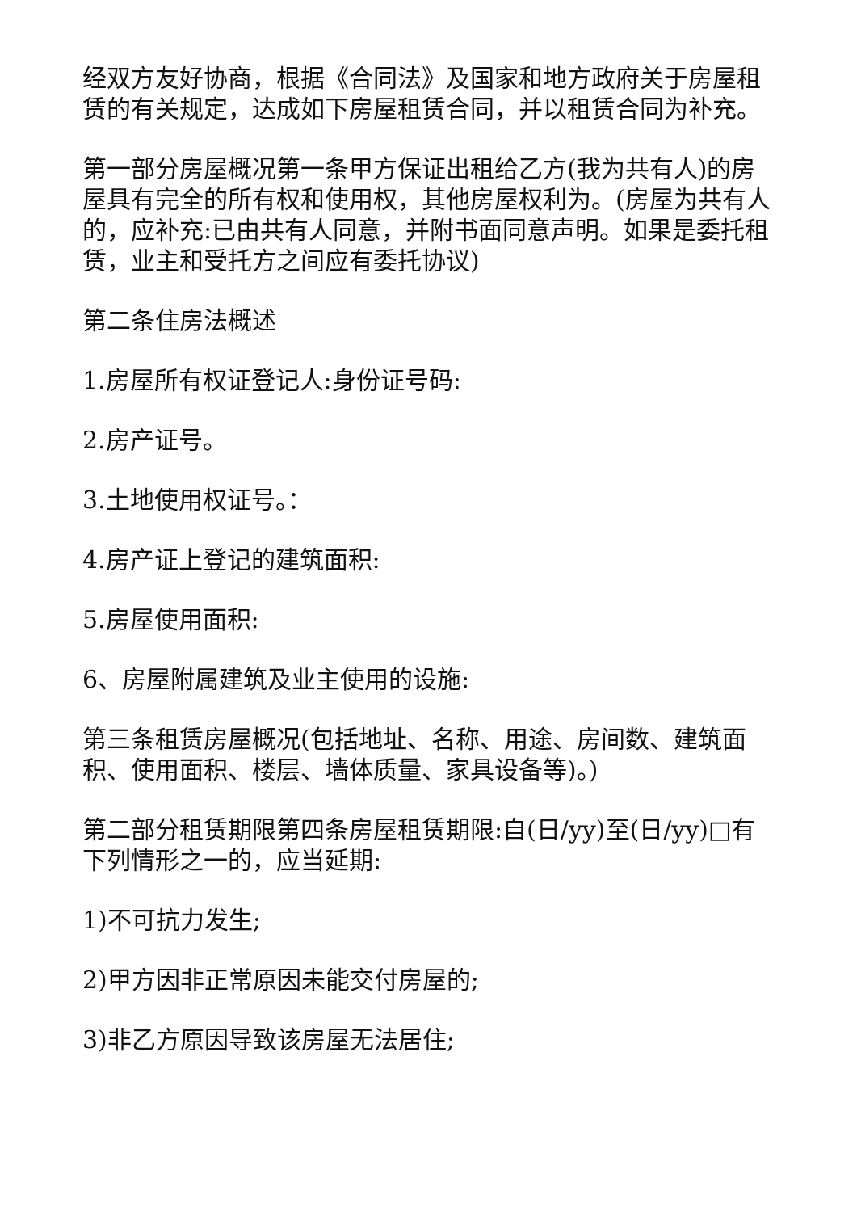经双方友好协商，根据《合同法》及国家和地方政府关于房屋租赁的有关规定，达成如下房屋租赁合同，并以租赁合同为补充。
第一部分房屋概况第一条甲方保证出租给乙方(我为共有人)的房屋具有完全的所有权和使用权，其他房屋权利为。(房屋为共有人的，应补充:已由共有人同意，并附书面同意声明。如果是委托租赁，业主和受托方之间应有委托协议)
第二条住房法概述
1.房屋所有权证登记人:身份证号码:
2.房产证号。
3.土地使用权证号。：
4.房产证上登记的建筑面积:
5.房屋使用面积:
6、房屋附属建筑及业主使用的设施:
第三条租赁房屋概况(包括地址、名称、用途、房间数、建筑面积、使用面积、楼层、墙体质量、家具设备等)。)
第二部分租赁期限第四条房屋租赁期限:自(日/yy)至(日/yy)□有下列情形之一的，应当延期:
1)不可抗力发生;
2)甲方因非正常原因未能交付房屋的;
3)非乙方原因导致该房屋无法居住;